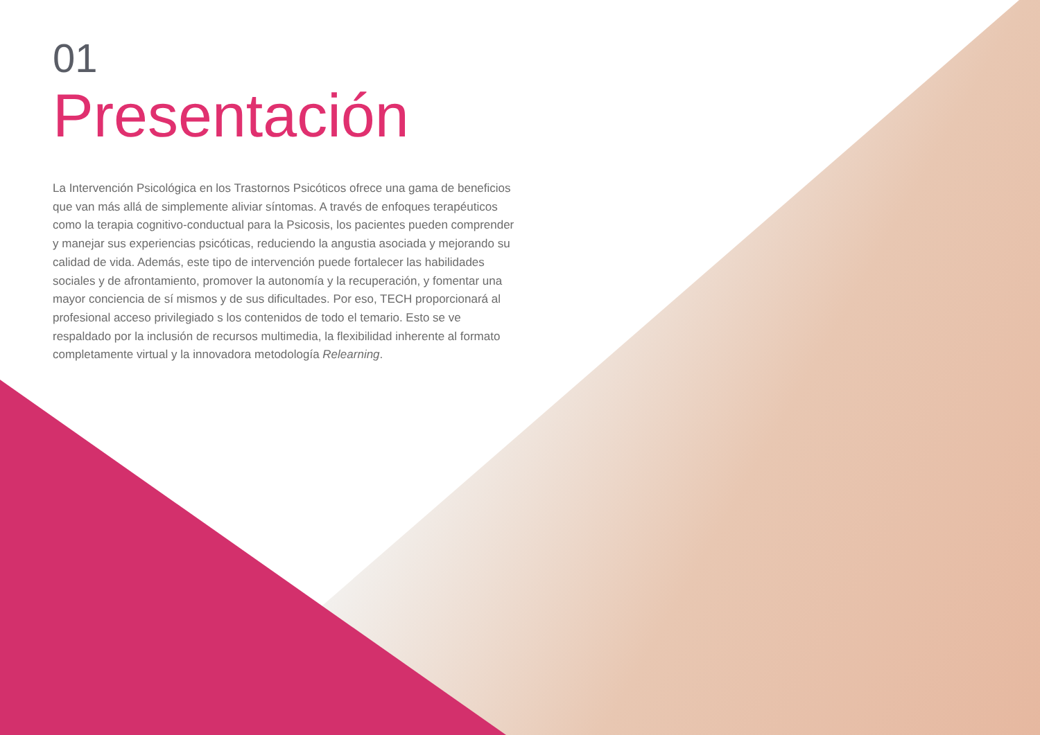01
Presentación
La Intervención Psicológica en los Trastornos Psicóticos ofrece una gama de beneficios que van más allá de simplemente aliviar síntomas. A través de enfoques terapéuticos como la terapia cognitivo-conductual para la Psicosis, los pacientes pueden comprender y manejar sus experiencias psicóticas, reduciendo la angustia asociada y mejorando su calidad de vida. Además, este tipo de intervención puede fortalecer las habilidades sociales y de afrontamiento, promover la autonomía y la recuperación, y fomentar una mayor conciencia de sí mismos y de sus dificultades. Por eso, TECH proporcionará al profesional acceso privilegiado s los contenidos de todo el temario. Esto se ve respaldado por la inclusión de recursos multimedia, la flexibilidad inherente al formato completamente virtual y la innovadora metodología Relearning.